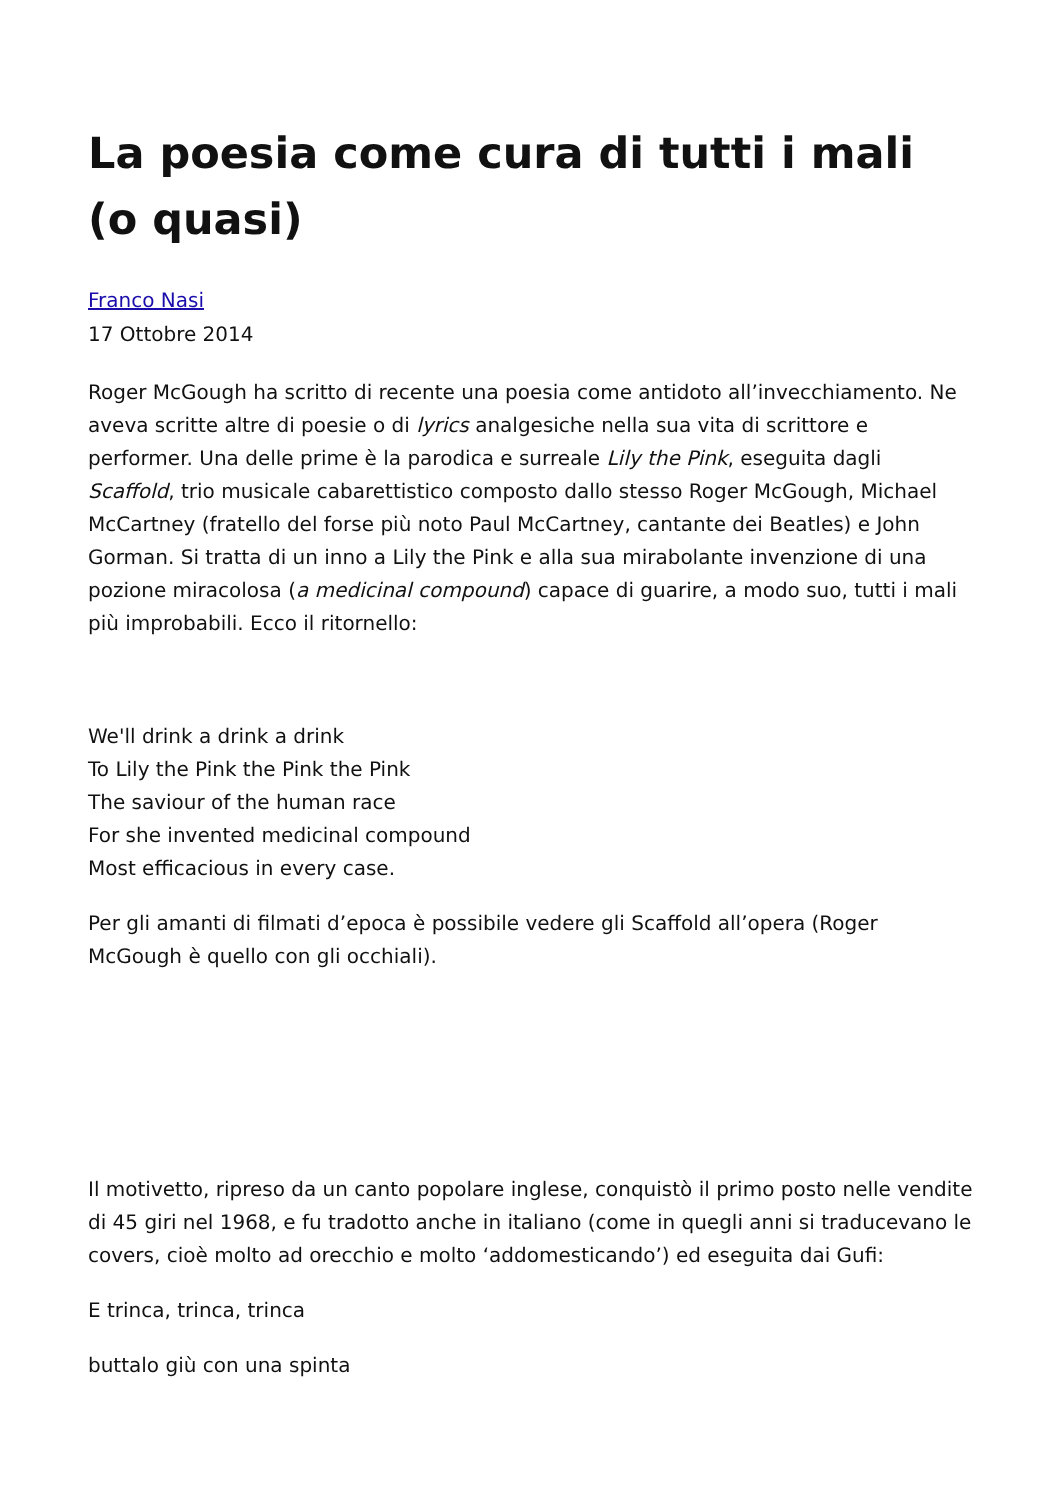La poesia come cura di tutti i mali (o quasi)
Franco Nasi
17 Ottobre 2014
Roger McGough ha scritto di recente una poesia come antidoto all’invecchiamento. Ne aveva scritte altre di poesie o di lyrics analgesiche nella sua vita di scrittore e performer. Una delle prime è la parodica e surreale Lily the Pink, eseguita dagli Scaffold, trio musicale cabarettistico composto dallo stesso Roger McGough, Michael McCartney (fratello del forse più noto Paul McCartney, cantante dei Beatles) e John Gorman. Si tratta di un inno a Lily the Pink e alla sua mirabolante invenzione di una pozione miracolosa (a medicinal compound) capace di guarire, a modo suo, tutti i mali più improbabili. Ecco il ritornello:
We'll drink a drink a drink
To Lily the Pink the Pink the Pink
The saviour of the human race
For she invented medicinal compound
Most efficacious in every case.
Per gli amanti di filmati d’epoca è possibile vedere gli Scaffold all’opera (Roger McGough è quello con gli occhiali).
Il motivetto, ripreso da un canto popolare inglese, conquistò il primo posto nelle vendite di 45 giri nel 1968, e fu tradotto anche in italiano (come in quegli anni si traducevano le covers, cioè molto ad orecchio e molto ‘addomesticando’) ed eseguita dai Gufi:
E trinca, trinca, trinca
buttalo giù con una spinta